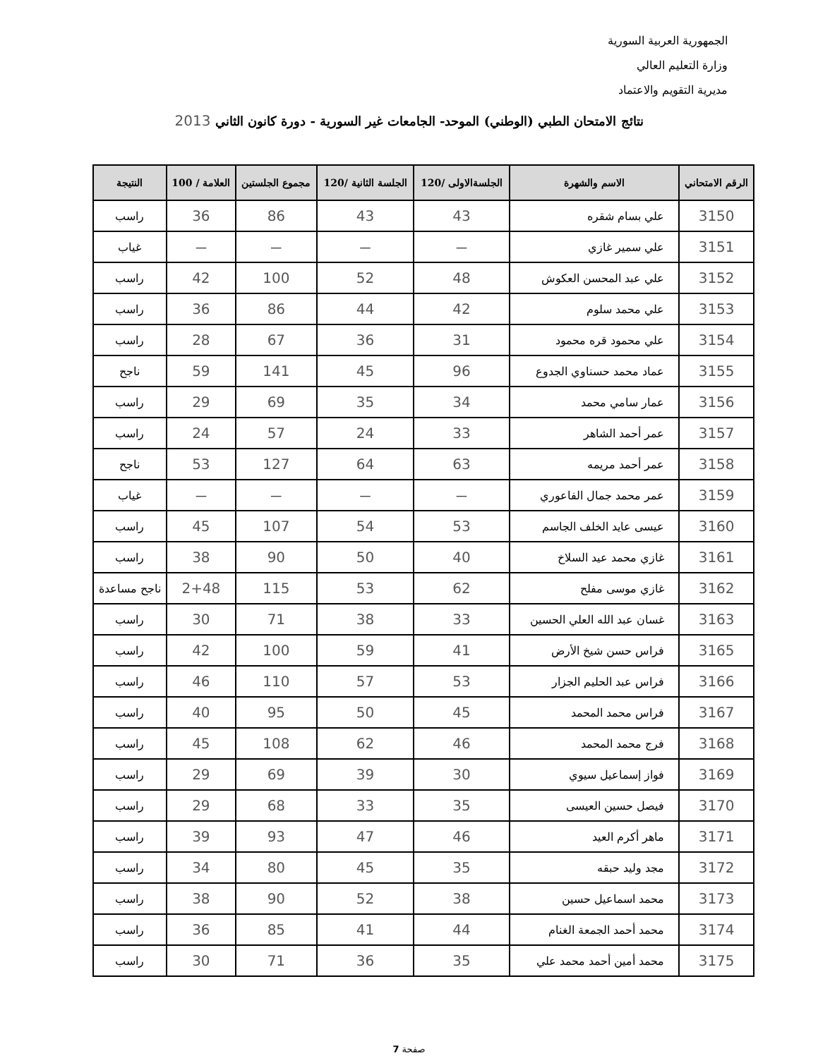الجمهورية العربية السورية
وزارة التعليم العالي
مديرية التقويم والاعتماد
نتائج الامتحان الطبي (الوطني) الموحد- الجامعات غير السورية - دورة كانون الثاني 2013
| الرقم الامتحاني | الاسم والشهرة | الجلسةالاولى /120 | الجلسة الثانية /120 | مجموع الجلستين | العلامة / 100 | النتيجة |
| --- | --- | --- | --- | --- | --- | --- |
| 3150 | علي بسام شقره | 43 | 43 | 86 | 36 | راسب |
| 3151 | علي سمير غازي | — | — | — | — | غياب |
| 3152 | علي عبد المحسن العكوش | 48 | 52 | 100 | 42 | راسب |
| 3153 | علي محمد سلوم | 42 | 44 | 86 | 36 | راسب |
| 3154 | علي محمود قره محمود | 31 | 36 | 67 | 28 | راسب |
| 3155 | عماد محمد حسناوي الجدوع | 96 | 45 | 141 | 59 | ناجح |
| 3156 | عمار سامي محمد | 34 | 35 | 69 | 29 | راسب |
| 3157 | عمر أحمد الشاهر | 33 | 24 | 57 | 24 | راسب |
| 3158 | عمر أحمد مريمه | 63 | 64 | 127 | 53 | ناجح |
| 3159 | عمر محمد جمال الفاعوري | — | — | — | — | غياب |
| 3160 | عيسى عايد الخلف الجاسم | 53 | 54 | 107 | 45 | راسب |
| 3161 | غازي محمد عيد السلاخ | 40 | 50 | 90 | 38 | راسب |
| 3162 | غازي موسى مفلح | 62 | 53 | 115 | 2+48 | ناجح مساعدة |
| 3163 | غسان عبد الله العلي الحسين | 33 | 38 | 71 | 30 | راسب |
| 3165 | فراس حسن شيخ الأرض | 41 | 59 | 100 | 42 | راسب |
| 3166 | فراس عبد الحليم الجزار | 53 | 57 | 110 | 46 | راسب |
| 3167 | فراس محمد المحمد | 45 | 50 | 95 | 40 | راسب |
| 3168 | فرج محمد المحمد | 46 | 62 | 108 | 45 | راسب |
| 3169 | فواز إسماعيل سيوي | 30 | 39 | 69 | 29 | راسب |
| 3170 | فيصل حسين العيسى | 35 | 33 | 68 | 29 | راسب |
| 3171 | ماهر أكرم العيد | 46 | 47 | 93 | 39 | راسب |
| 3172 | مجد وليد حبقه | 35 | 45 | 80 | 34 | راسب |
| 3173 | محمد اسماعيل حسين | 38 | 52 | 90 | 38 | راسب |
| 3174 | محمد أحمد الجمعة الغنام | 44 | 41 | 85 | 36 | راسب |
| 3175 | محمد أمين أحمد محمد علي | 35 | 36 | 71 | 30 | راسب |
صفحة 7